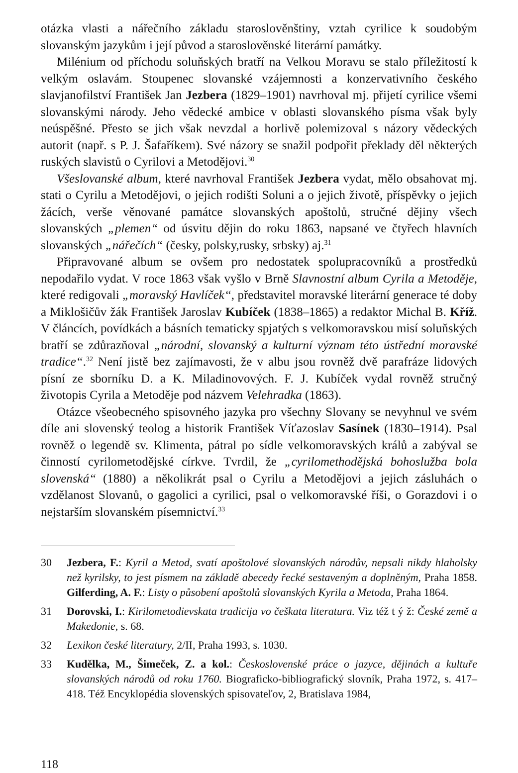otázka vlasti a nářečního základu staroslověnštiny, vztah cyrilice k soudobým slovanským jazykům i její původ a staroslověnské literární památky.
Milénium od příchodu soluňských bratří na Velkou Moravu se stalo příležitostí k velkým oslavám. Stoupenec slovanské vzájemnosti a konzervativního českého slavjanofilství František Jan Jezbera (1829–1901) navrhoval mj. přijetí cyrilice všemi slovanskými národy. Jeho vědecké ambice v oblasti slovanského písma však byly neúspěšné. Přesto se jich však nevzdal a horlivě polemizoval s názory vědeckých autorit (např. s P. J. Šafaříkem). Své názory se snažil podpořit překlady děl některých ruských slavistů o Cyrilovi a Metodějovi.<sup>30</sup>
Všeslovanské album, které navrhoval František Jezbera vydat, mělo obsahovat mj. stati o Cyrilu a Metodějovi, o jejich rodišti Soluni a o jejich životě, příspěvky o jejich žácích, verše věnované památce slovanských apoštolů, stručné dějiny všech slovanských „plemen“ od úsvitu dějin do roku 1863, napsané ve čtyřech hlavních slovanských „nářečích“ (česky, polsky,rusky, srbsky) aj.<sup>31</sup>
Připravované album se ovšem pro nedostatek spolupracovníků a prostředků nepodařilo vydat. V roce 1863 však vyšlo v Brně Slavnostní album Cyrila a Metoděje, které redigovali „moravský Havlíček“, představitel moravské literární generace té doby a Miklošičův žák František Jaroslav Kubíček (1838–1865) a redaktor Michal B. Kříž. V článcích, povídkách a básních tematicky spjatých s velkomoravskou misí soluňských bratří se zdůrazňoval „národní, slovanský a kulturní význam této ústřední moravské tradice“.<sup>32</sup> Není jistě bez zajímavosti, že v albu jsou rovněž dvě parafráze lidových písní ze sborníku D. a K. Miladinovových. F. J. Kubíček vydal rovněž stručný životopis Cyrila a Metoděje pod názvem Velehradka (1863).
Otázce všeobecného spisovného jazyka pro všechny Slovany se nevyhnul ve svém díle ani slovenský teolog a historik František Víťazoslav Sasínek (1830–1914). Psal rovněž o legendě sv. Klimenta, pátral po sídle velkomoravských králů a zabýval se činností cyrilometodějské církve. Tvrdil, že „cyrilomethodějská bohoslužba bola slovenská“ (1880) a několikrát psal o Cyrilu a Metodějovi a jejich zásluhách o vzdělanost Slovanů, o gagolici a cyrilici, psal o velkomoravské říši, o Gorazdovi i o nejstarším slovanském písemnictví.<sup>33</sup>
30 Jezbera, F.: Kyril a Metod, svatí apoštolové slovanských národův, nepsali nikdy hlaholsky než kyrilsky, to jest písmem na základě abecedy řecké sestaveným a doplněným, Praha 1858. Gilferding, A. F.: Listy o působení apoštolů slovanských Kyrila a Metoda, Praha 1864.
31 Dorovski, I.: Kirilometodievskata tradicija vo češkata literatura. Viz též t ý ž: České země a Makedonie, s. 68.
32 Lexikon české literatury, 2/II, Praha 1993, s. 1030.
33 Kudělka, M., Šimeček, Z. a kol.: Československé práce o jazyce, dějinách a kultuře slovanských národů od roku 1760. Biograficko-bibliografický slovník, Praha 1972, s. 417–418. Též Encyklopédia slovenských spisovateľov, 2, Bratislava 1984,
118